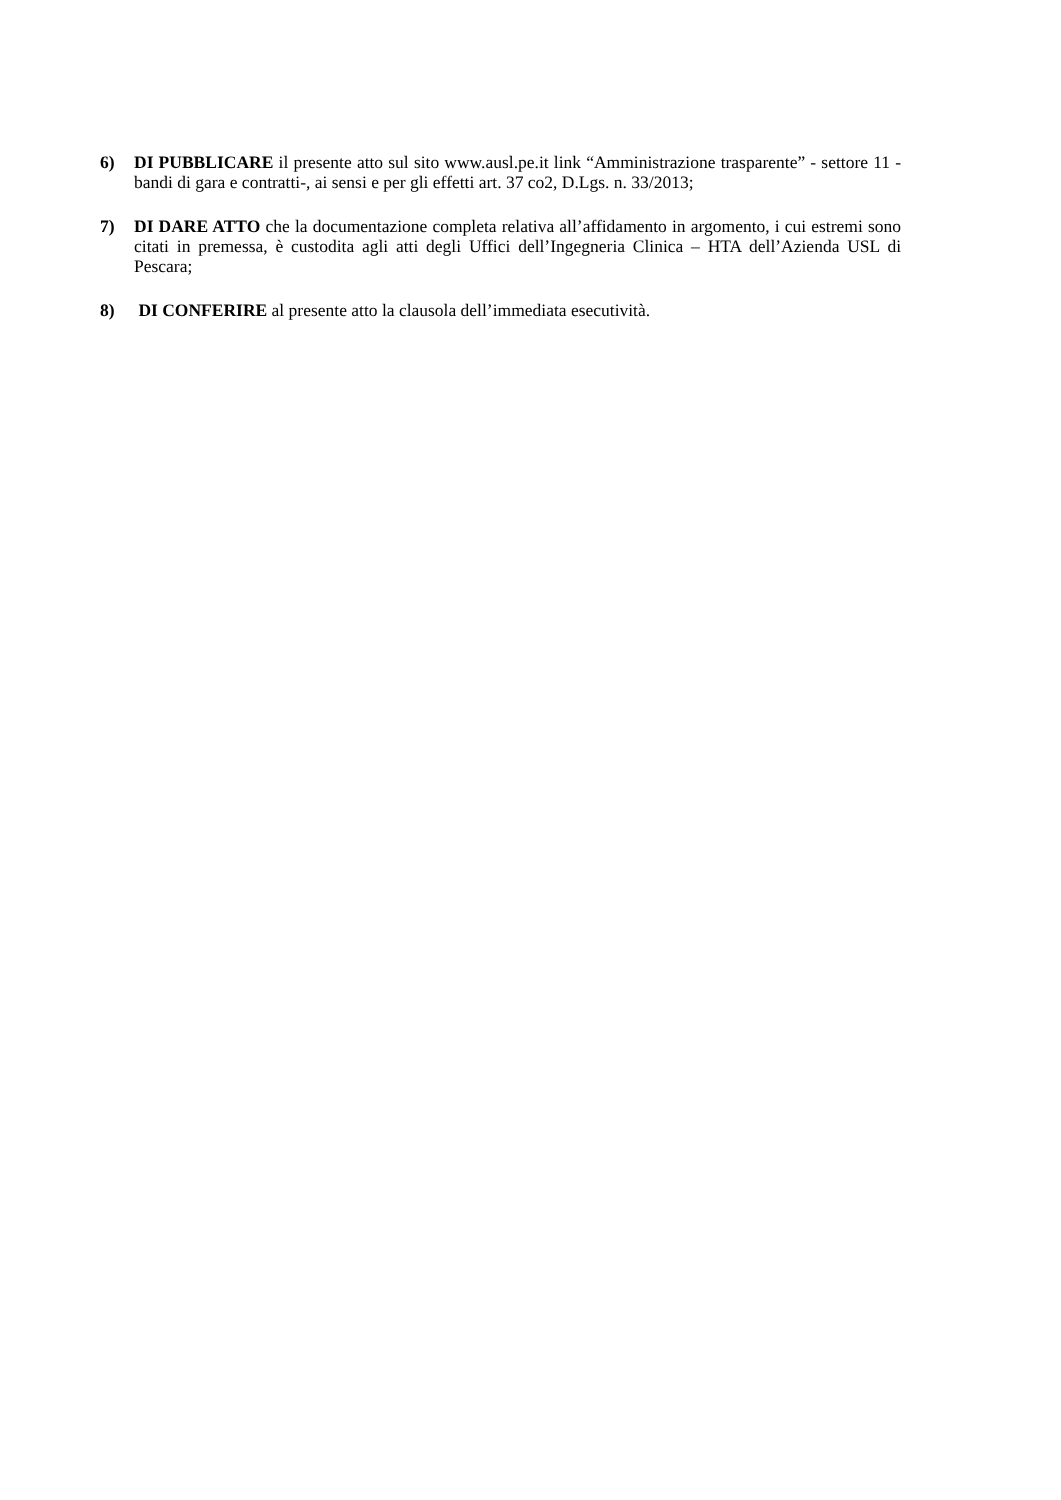6) DI PUBBLICARE il presente atto sul sito www.ausl.pe.it link “Amministrazione trasparente” - settore 11 - bandi di gara e contratti-, ai sensi e per gli effetti art. 37 co2, D.Lgs. n. 33/2013;
7) DI DARE ATTO che la documentazione completa relativa all’affidamento in argomento, i cui estremi sono citati in premessa, è custodita agli atti degli Uffici dell’Ingegneria Clinica – HTA dell’Azienda USL di Pescara;
8) DI CONFERIRE al presente atto la clausola dell’immediata esecutività.